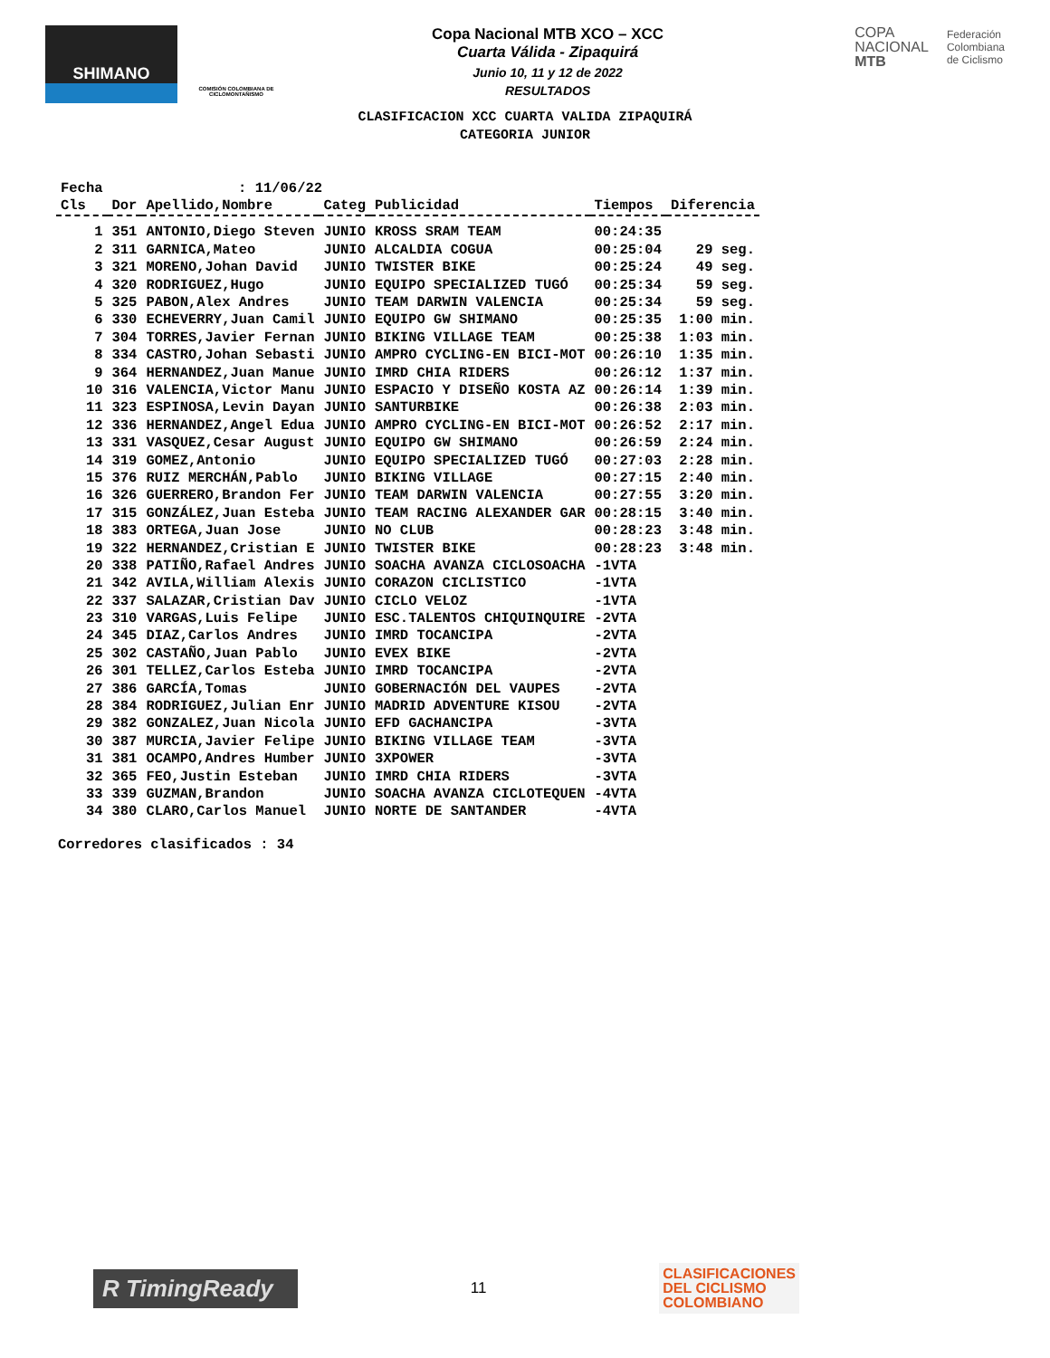SHIMANO
COMISIÓN COLOMBIANA DE CICLOMONTAÑISMO
Copa Nacional MTB XCO – XCC
Cuarta Válida - Zipaquirá
Junio 10, 11 y 12 de 2022
RESULTADOS
COPA
NACIONAL
MTB
Federación
Colombiana
de Ciclismo
CLASIFICACION XCC CUARTA VALIDA ZIPAQUIRÁ
CATEGORIA JUNIOR
| Fecha | : 11/06/22 | | | | | |
| Cls | Dor | Apellido,Nombre | Categ | Publicidad | Tiempos | Diferencia |
| 1 | 351 | ANTONIO,Diego Steven | JUNIO | KROSS SRAM TEAM | 00:24:35 | |
| 2 | 311 | GARNICA,Mateo | JUNIO | ALCALDIA COGUA | 00:25:04 | 29 seg. |
| 3 | 321 | MORENO,Johan David | JUNIO | TWISTER BIKE | 00:25:24 | 49 seg. |
| 4 | 320 | RODRIGUEZ,Hugo | JUNIO | EQUIPO SPECIALIZED TUGÓ | 00:25:34 | 59 seg. |
| 5 | 325 | PABON,Alex Andres | JUNIO | TEAM DARWIN VALENCIA | 00:25:34 | 59 seg. |
| 6 | 330 | ECHEVERRY,Juan Camil | JUNIO | EQUIPO GW SHIMANO | 00:25:35 | 1:00 min. |
| 7 | 304 | TORRES,Javier Fernan | JUNIO | BIKING VILLAGE TEAM | 00:25:38 | 1:03 min. |
| 8 | 334 | CASTRO,Johan Sebasti | JUNIO | AMPRO CYCLING-EN BICI-MOT | 00:26:10 | 1:35 min. |
| 9 | 364 | HERNANDEZ,Juan Manue | JUNIO | IMRD CHIA RIDERS | 00:26:12 | 1:37 min. |
| 10 | 316 | VALENCIA,Victor Manu | JUNIO | ESPACIO Y DISEÑO KOSTA AZ | 00:26:14 | 1:39 min. |
| 11 | 323 | ESPINOSA,Levin Dayan | JUNIO | SANTURBIKE | 00:26:38 | 2:03 min. |
| 12 | 336 | HERNANDEZ,Angel Edua | JUNIO | AMPRO CYCLING-EN BICI-MOT | 00:26:52 | 2:17 min. |
| 13 | 331 | VASQUEZ,Cesar August | JUNIO | EQUIPO GW SHIMANO | 00:26:59 | 2:24 min. |
| 14 | 319 | GOMEZ,Antonio | JUNIO | EQUIPO SPECIALIZED TUGÓ | 00:27:03 | 2:28 min. |
| 15 | 376 | RUIZ MERCHÁN,Pablo | JUNIO | BIKING VILLAGE | 00:27:15 | 2:40 min. |
| 16 | 326 | GUERRERO,Brandon Fer | JUNIO | TEAM DARWIN VALENCIA | 00:27:55 | 3:20 min. |
| 17 | 315 | GONZÁLEZ,Juan Esteba | JUNIO | TEAM RACING ALEXANDER GAR | 00:28:15 | 3:40 min. |
| 18 | 383 | ORTEGA,Juan Jose | JUNIO | NO CLUB | 00:28:23 | 3:48 min. |
| 19 | 322 | HERNANDEZ,Cristian E | JUNIO | TWISTER BIKE | 00:28:23 | 3:48 min. |
| 20 | 338 | PATIÑO,Rafael Andres | JUNIO | SOACHA AVANZA CICLOSOACHA | -1VTA | |
| 21 | 342 | AVILA,William Alexis | JUNIO | CORAZON CICLISTICO | -1VTA | |
| 22 | 337 | SALAZAR,Cristian Dav | JUNIO | CICLO VELOZ | -1VTA | |
| 23 | 310 | VARGAS,Luis Felipe | JUNIO | ESC.TALENTOS CHIQUINQUIRE | -2VTA | |
| 24 | 345 | DIAZ,Carlos Andres | JUNIO | IMRD TOCANCIPA | -2VTA | |
| 25 | 302 | CASTAÑO,Juan Pablo | JUNIO | EVEX BIKE | -2VTA | |
| 26 | 301 | TELLEZ,Carlos Esteba | JUNIO | IMRD TOCANCIPA | -2VTA | |
| 27 | 386 | GARCÍA,Tomas | JUNIO | GOBERNACIÓN DEL VAUPES | -2VTA | |
| 28 | 384 | RODRIGUEZ,Julian Enr | JUNIO | MADRID ADVENTURE KISOU | -2VTA | |
| 29 | 382 | GONZALEZ,Juan Nicola | JUNIO | EFD GACHANCIPA | -3VTA | |
| 30 | 387 | MURCIA,Javier Felipe | JUNIO | BIKING VILLAGE TEAM | -3VTA | |
| 31 | 381 | OCAMPO,Andres Humber | JUNIO | 3XPOWER | -3VTA | |
| 32 | 365 | FEO,Justin Esteban | JUNIO | IMRD CHIA RIDERS | -3VTA | |
| 33 | 339 | GUZMAN,Brandon | JUNIO | SOACHA AVANZA CICLOTEQUEN | -4VTA | |
| 34 | 380 | CLARO,Carlos Manuel | JUNIO | NORTE DE SANTANDER | -4VTA | |
Corredores clasificados : 34
R TimingReady
11
CLASIFICACIONES
DEL CICLISMO
COLOMBIANO